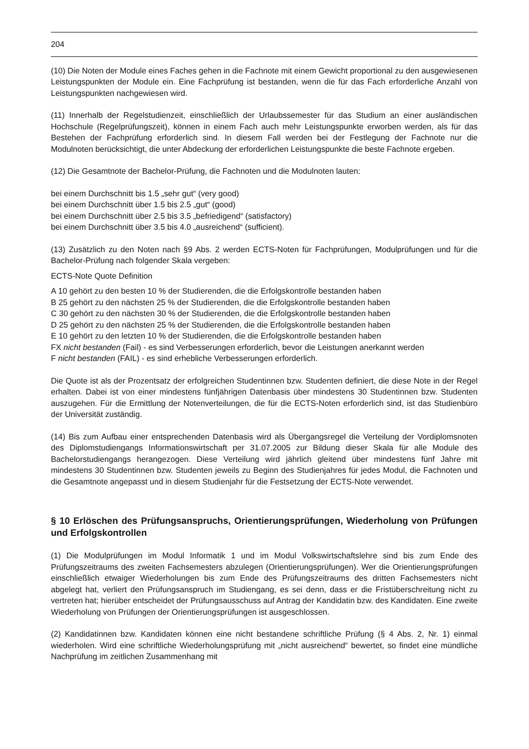204
(10) Die Noten der Module eines Faches gehen in die Fachnote mit einem Gewicht proportional zu den ausgewiesenen Leistungspunkten der Module ein. Eine Fachprüfung ist bestanden, wenn die für das Fach erforderliche Anzahl von Leistungspunkten nachgewiesen wird.
(11) Innerhalb der Regelstudienzeit, einschließlich der Urlaubssemester für das Studium an einer ausländischen Hochschule (Regelprüfungszeit), können in einem Fach auch mehr Leistungspunkte erworben werden, als für das Bestehen der Fachprüfung erforderlich sind. In diesem Fall werden bei der Festlegung der Fachnote nur die Modulnoten berücksichtigt, die unter Abdeckung der erforderlichen Leistungspunkte die beste Fachnote ergeben.
(12) Die Gesamtnote der Bachelor-Prüfung, die Fachnoten und die Modulnoten lauten:
bei einem Durchschnitt bis 1.5 „sehr gut“ (very good)
bei einem Durchschnitt über 1.5 bis 2.5 „gut“ (good)
bei einem Durchschnitt über 2.5 bis 3.5 „befriedigend“ (satisfactory)
bei einem Durchschnitt über 3.5 bis 4.0 „ausreichend“ (sufficient).
(13) Zusätzlich zu den Noten nach §9 Abs. 2 werden ECTS-Noten für Fachprüfungen, Modulprüfungen und für die Bachelor-Prüfung nach folgender Skala vergeben:
ECTS-Note Quote Definition
A 10 gehört zu den besten 10 % der Studierenden, die die Erfolgskontrolle bestanden haben
B 25 gehört zu den nächsten 25 % der Studierenden, die die Erfolgskontrolle bestanden haben
C 30 gehört zu den nächsten 30 % der Studierenden, die die Erfolgskontrolle bestanden haben
D 25 gehört zu den nächsten 25 % der Studierenden, die die Erfolgskontrolle bestanden haben
E 10 gehört zu den letzten 10 % der Studierenden, die die Erfolgskontrolle bestanden haben
FX nicht bestanden (Fail) - es sind Verbesserungen erforderlich, bevor die Leistungen anerkannt werden
F nicht bestanden (FAIL) - es sind erhebliche Verbesserungen erforderlich.
Die Quote ist als der Prozentsatz der erfolgreichen Studentinnen bzw. Studenten definiert, die diese Note in der Regel erhalten. Dabei ist von einer mindestens fünfjährigen Datenbasis über mindestens 30 Studentinnen bzw. Studenten auszugehen. Für die Ermittlung der Notenverteilungen, die für die ECTS-Noten erforderlich sind, ist das Studienbüro der Universität zuständig.
(14) Bis zum Aufbau einer entsprechenden Datenbasis wird als Übergangsregel die Verteilung der Vordiplomsnoten des Diplomstudiengangs Informationswirtschaft per 31.07.2005 zur Bildung dieser Skala für alle Module des Bachelorstudiengangs herangezogen. Diese Verteilung wird jährlich gleitend über mindestens fünf Jahre mit mindestens 30 Studentinnen bzw. Studenten jeweils zu Beginn des Studienjahres für jedes Modul, die Fachnoten und die Gesamtnote angepasst und in diesem Studienjahr für die Festsetzung der ECTS-Note verwendet.
§ 10 Erlöschen des Prüfungsanspruchs, Orientierungsprüfungen, Wiederholung von Prüfungen und Erfolgskontrollen
(1) Die Modulprüfungen im Modul Informatik 1 und im Modul Volkswirtschaftslehre sind bis zum Ende des Prüfungszeitraums des zweiten Fachsemesters abzulegen (Orientierungsprüfungen). Wer die Orientierungsprüfungen einschließlich etwaiger Wiederholungen bis zum Ende des Prüfungszeitraums des dritten Fachsemesters nicht abgelegt hat, verliert den Prüfungsanspruch im Studiengang, es sei denn, dass er die Fristüberschreitung nicht zu vertreten hat; hierüber entscheidet der Prüfungsausschuss auf Antrag der Kandidatin bzw. des Kandidaten. Eine zweite Wiederholung von Prüfungen der Orientierungsprüfungen ist ausgeschlossen.
(2) Kandidatinnen bzw. Kandidaten können eine nicht bestandene schriftliche Prüfung (§ 4 Abs. 2, Nr. 1) einmal wiederholen. Wird eine schriftliche Wiederholungsprüfung mit „nicht ausreichend“ bewertet, so findet eine mündliche Nachprüfung im zeitlichen Zusammenhang mit